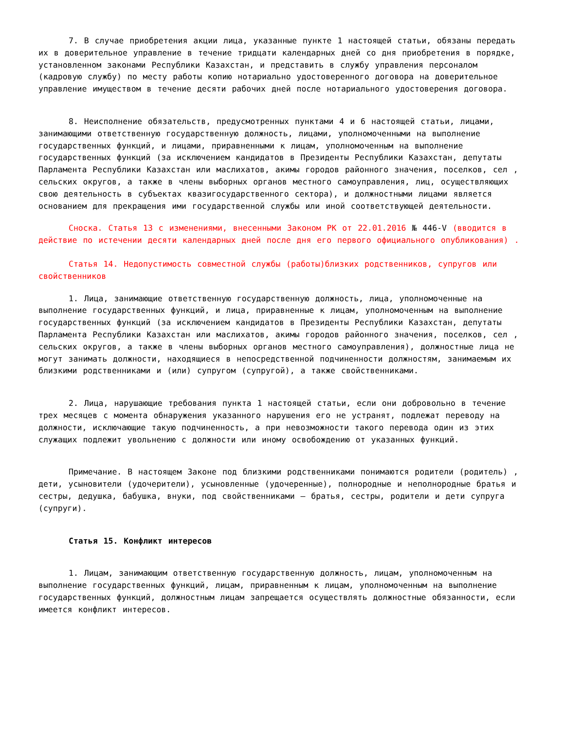7. В случае приобретения акции лица, указанные пункте 1 настоящей статьи, обязаны передать их в доверительное управление в течение тридцати календарных дней со дня приобретения в порядке, установленном законами Республики Казахстан, и представить в службу управления персоналом (кадровую службу) по месту работы копию нотариально удостоверенного договора на доверительное управление имуществом в течение десяти рабочих дней после нотариального удостоверения договора.
8. Неисполнение обязательств, предусмотренных пунктами 4 и 6 настоящей статьи, лицами, занимающими ответственную государственную должность, лицами, уполномоченными на выполнение государственных функций, и лицами, приравненными к лицам, уполномоченным на выполнение государственных функций (за исключением кандидатов в Президенты Республики Казахстан, депутаты Парламента Республики Казахстан или маслихатов, акимы городов районного значения, поселков, сел , сельских округов, а также в члены выборных органов местного самоуправления, лиц, осуществляющих свою деятельность в субъектах квазигосударственного сектора), и должностными лицами является основанием для прекращения ими государственной службы или иной соответствующей деятельности.
Сноска. Статья 13 с изменениями, внесенными Законом РК от 22.01.2016 № 446-V (вводится в действие по истечении десяти календарных дней после дня его первого официального опубликования) .
Статья 14. Недопустимость совместной службы (работы)близких родственников, супругов или свойственников
1. Лица, занимающие ответственную государственную должность, лица, уполномоченные на выполнение государственных функций, и лица, приравненные к лицам, уполномоченным на выполнение государственных функций (за исключением кандидатов в Президенты Республики Казахстан, депутаты Парламента Республики Казахстан или маслихатов, акимы городов районного значения, поселков, сел , сельских округов, а также в члены выборных органов местного самоуправления), должностные лица не могут занимать должности, находящиеся в непосредственной подчиненности должностям, занимаемым их близкими родственниками и (или) супругом (супругой), а также свойственниками.
2. Лица, нарушающие требования пункта 1 настоящей статьи, если они добровольно в течение трех месяцев с момента обнаружения указанного нарушения его не устранят, подлежат переводу на должности, исключающие такую подчиненность, а при невозможности такого перевода один из этих служащих подлежит увольнению с должности или иному освобождению от указанных функций.
Примечание. В настоящем Законе под близкими родственниками понимаются родители (родитель) , дети, усыновители (удочерители), усыновленные (удочеренные), полнородные и неполнородные братья и сестры, дедушка, бабушка, внуки, под свойственниками – братья, сестры, родители и дети супруга (супруги).
Статья 15. Конфликт интересов
1. Лицам, занимающим ответственную государственную должность, лицам, уполномоченным на выполнение государственных функций, лицам, приравненным к лицам, уполномоченным на выполнение государственных функций, должностным лицам запрещается осуществлять должностные обязанности, если имеется конфликт интересов.